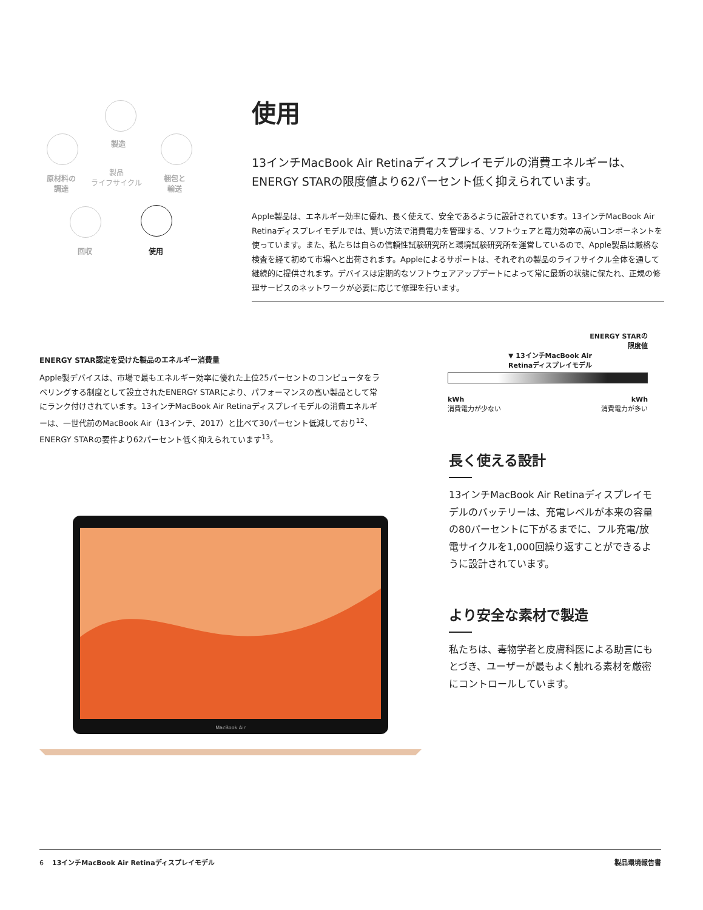製造
製品
ライフサイクル
原材料の
調達
梱包と
輸送
回収 使用
使用
13インチMacBook Air Retinaディスプレイモデルの消費エネルギーは、ENERGY STARの限度値より62パーセント低く抑えられています。
Apple製品は、エネルギー効率に優れ、長く使えて、安全であるように設計されています。13インチMacBook Air Retinaディスプレイモデルでは、賢い方法で消費電力を管理する、ソフトウェアと電力効率の高いコンポーネントを使っています。また、私たちは自らの信頼性試験研究所と環境試験研究所を運営しているので、Apple製品は厳格な検査を経て初めて市場へと出荷されます。Appleによるサポートは、それぞれの製品のライフサイクル全体を通して継続的に提供されます。デバイスは定期的なソフトウェアアップデートによって常に最新の状態に保たれ、正規の修理サービスのネットワークが必要に応じて修理を行います。
ENERGY STAR認定を受けた製品のエネルギー消費量
Apple製デバイスは、市場で最もエネルギー効率に優れた上位25パーセントのコンピュータをラベリングする制度として設立されたENERGY STARにより、パフォーマンスの高い製品として常にランク付けされています。13インチMacBook Air Retinaディスプレイモデルの消費エネルギーは、一世代前のMacBook Air（13インチ、2017）と比べて30パーセント低減しており<sup>12</sup>、ENERGY STARの要件より62パーセント低く抑えられています<sup>13</sup>。
ENERGY STARの
限度値
▼ 13インチMacBook Air
Retinaディスプレイモデル
kWh
消費電力が少ない kWh
消費電力が多い
長く使える設計
13インチMacBook Air Retinaディスプレイモデルのバッテリーは、充電レベルが本来の容量の80パーセントに下がるまでに、フル充電/放電サイクルを1,000回繰り返すことができるように設計されています。
より安全な素材で製造
私たちは、毒物学者と皮膚科医による助言にもとづき、ユーザーが最もよく触れる素材を厳密にコントロールしています。
MacBook Air
6 13インチMacBook Air Retinaディスプレイモデル 製品環境報告書